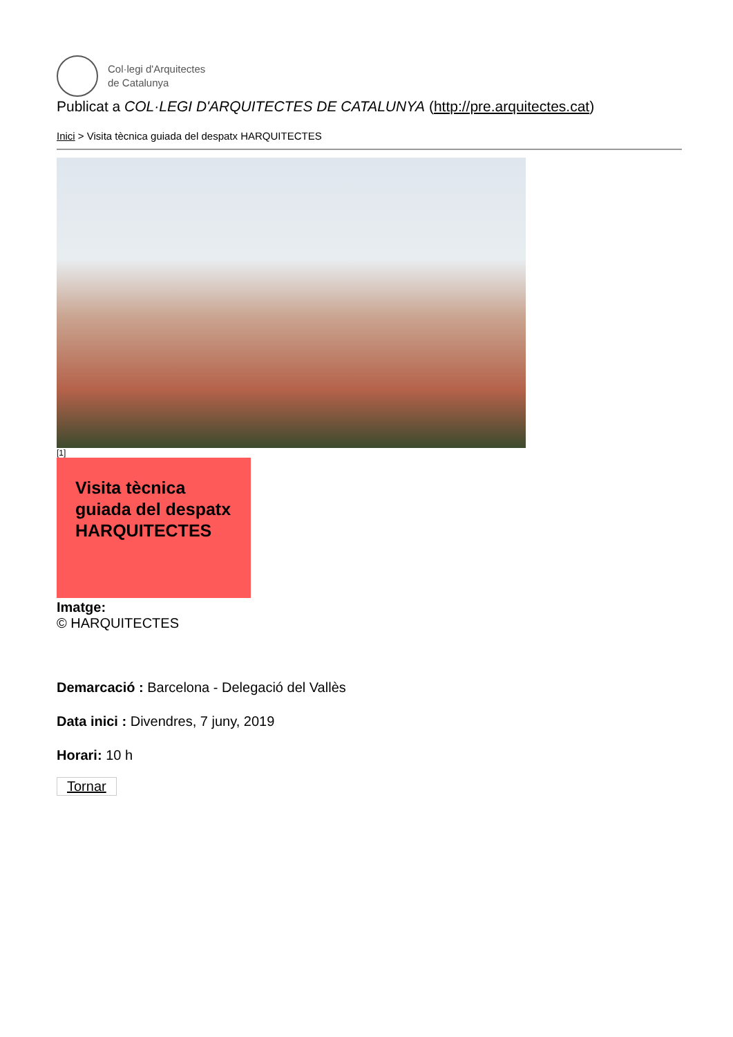Col·legi d'Arquitectes
de Catalunya
Publicat a COL·LEGI D'ARQUITECTES DE CATALUNYA (http://pre.arquitectes.cat)
Inici > Visita tècnica guiada del despatx HARQUITECTES
[1]
Visita tècnica guiada del despatx HARQUITECTES
Imatge:
© HARQUITECTES
Demarcació : Barcelona - Delegació del Vallès
Data inici : Divendres, 7 juny, 2019
Horari: 10 h
Tornar